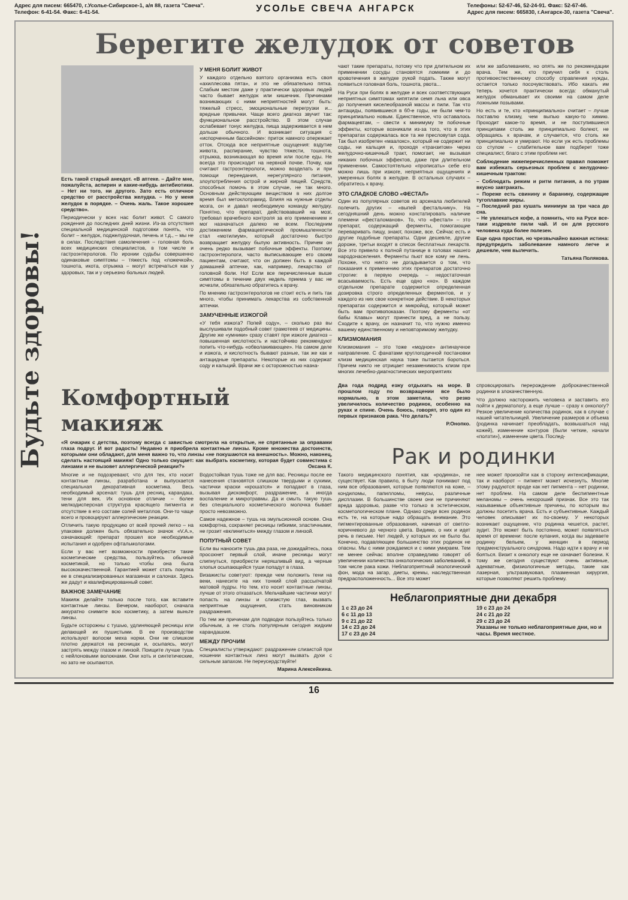Адрес для писем: 665470, г.Усолье-Сибирское-1, а/я 88, газета "Свеча".
Телефон: 6-41-54. Факс: 6-41-54.
УСОЛЬЕ СВЕЧА АНГАРСК
Телефоны: 52-67-46, 52-24-91. Факс: 52-67-46.
Адрес для писем: 665830, г.Ангарск-30, газета "Свеча".
Будьте здоровы!
Берегите желудок от советов
Есть такой старый анекдот. «В аптеке. – Дайте мне, пожалуйста, аспирин и какие-нибудь антибиотики. – Нет ни того, ни другого. Зато есть отличное средство от расстройства желудка. – Но у меня желудок в порядке. – Очень жаль. Такое хорошее средство».
Периодически у всех нас болит живот. С самого рождения до последних дней жизни. Из-за отсутствия специальной медицинской подготовки понять, что болит – желудок, поджелудочная, печень и т.д., – мы не в силах. Последствия самолечения – головная боль всех медицинских специалистов, в том числе и гастроэнтерологов. По иронии судьбы совершенно одинаковые симптомы – тяжесть под «ложечкой», тошнота, икота, отрыжка – могут встречаться как у здоровых, так и у серьезно больных людей.
У МЕНЯ БОЛИТ ЖИВОТ
У каждого отдельно взятого организма есть своя «ахиллесова пята», и это не обязательно пятка. Слабым местом даже у практически здоровых людей часто бывает желудок или кишечник. Причинами возникающих с ними неприятностей могут быть: тяжелый стресс, эмоциональные перегрузки и... вредные привычки. Чаще всего диагноз звучит так: функциональное расстройство. В этом случае ослабевает тонус желудка, пища задерживается в нем дольше обычного. И возникает ситуация с «испорченным бассейном»: приток намного опережает отток. Отсюда все неприятные ощущения: вздутие живота, распирание, чувство тяжести, тошнота, отрыжка, возникающая во время или после еды. Не всегда это происходит на нервной почве. Почву, как считают гастроэнтерологи, можно возделать и при помощи переедания, нерегулярного питания, злоупотребления острой и жирной пищей. Средств, способных помочь в этом случае, не так много. Основным действующим веществом в них долгое время был метоклопрамид. Влияя на нужные отделы мозга, он и давал необходимую команду желудку. Понятно, что препарат, действовавший на мозг, требовал врачебного контроля за его применением и мог назначаться далеко не всем. Последним достижением фармацевтической промышленности стал «мотилиум», который достаточно быстро возвращает желудку былую активность. Причем он очень редко вызывает побочные эффекты. Поэтому гастроэнтерологи, часто выписывающие его своим пациентам, считают, что он должен быть в каждой домашней аптечке, как, например, лекарство от головной боли. Но! Если все перечисленные выше симптомы в течение двух недель приема у вас не исчезли, обязательно обратитесь к врачу.
По мнению гастроэнтерологов не стоит есть и пить так много, чтобы принимать лекарства из собственной аптечки.
ЗАМУЧЕННЫЕ ИЗЖОГОЙ
«У тебя изжога? Попей соду», – сколько раз вы выслушивали подобный совет грамотеев от медицины. Другие же «умники» сразу ставят при изжоге диагноз – повышенная кислотность и настойчиво рекомендуют попить что-нибудь «обволакивающее». На самом деле и изжога, и кислотность бывают разные, так же как и антацидные препараты. Некоторые из них содержат соду и кальций. Врачи же с осторожностью назна-
чают такие препараты, потому что при длительном их применении сосуды становятся ломкими и до кровотечения в желудке рукой подать. Также могут появиться головная боль, тошнота, рвота...
На Руси при болях в желудке и всех соответствующих неприятных симптомах кипятили семя льна или овса до получения киселеобразной массы и пили. Так что антациды, появившиеся в 60-е годы, не были чем-то принципиально новым. Единственное, что оставалось фармацевтам, – свести к минимуму те побочные эффекты, которые возникали из-за того, что в этих препаратах содержалась все та же пресловутая сода. Так был изобретен «маалокс», который не содержит ни соды, ни кальция и, проходя «транзитом» через желудочно-кишечный тракт, помогает, не вызывая никаких побочных эффектов, даже при длительном применении. Самостоятельно «прописать» себе его можно лишь при изжоге, неприятных ощущениях и умеренных болях в желудке. В остальных случаях – обратитесь к врачу.
ЭТО СЛАДКОЕ СЛОВО «ФЕСТАЛ»
Один из популярных советов из арсенала любителей полечить других – «выпей фестальчику». На сегодняшний день можно констатировать наличие племени «фесталоманов». То, что «фестал» – это препарат, содержащий ферменты, помогающие переваривать пищу, знают, похоже, все. Сейчас есть и другие подобные препараты. Одни дешевле, другие дороже, третьи входят в список бесплатных лекарств. Все это привело к полной путанице в головах нашего народонаселения. Ферменты пьют все кому не лень. Похоже, что никто не догадывается о том, что показания к применению этих препаратов достаточно строгие: в первую очередь – недостаточная всасываемость. Есть еще одно «но». В каждом отдельном препарате содержится определенная дозировка строго определенных ферментов, и у каждого из них свое конкретное действие. В некоторых препаратах содержится и микройод, который может быть вам противопоказан. Поэтому ферменты «от бабы Клавы» могут принести вред, а не пользу. Сходите к врачу, он назначит то, что нужно именно вашему единственному и неповторимому желудку.
КЛИЗМОМАНИЯ
Клизмомания – это тоже «модное» антинаучное направление. С фанатами круглогодичной постановки клизм медицинская наука тоже пытается бороться. Причем никто не отрицает незаменимость клизм при многих лечебно-диагностических мероприятиях
или же заболеваниях, но опять же по рекомендации врача. Тем же, кто приучил себя к столь противоестественному способу справления нужды, остается только посочувствовать. Ибо какать им теперь хочется практически всегда: обманутый желудок обманывает их своими на самом деле ложными позывами.
Но есть и те, кто «принципиально» считает – лучше поставлю клизму, чем выпью какую-то химию. Проходит какое-то время, и не поступившиеся принципами столь же принципиально болеют, не обращаясь к врачам, и случается, что столь же принципиально и умирают. Но если уж есть проблемы со стулом – слабительное вам подберет тоже специалист, благо с этим проблем нет.
Соблюдение нижеперечисленных правил поможет вам избежать серьезных проблем с желудочно-кишечным трактом:
– Соблюдать режим и ритм питания, а по утрам вкусно завтракать.
– Пореже есть свинину и баранину, содержащие тугоплавкие жиры.
– Последний раз кушать минимум за три часа до сна.
– Не увлекаться кофе, а помнить, что на Руси все-таки издревле пили чай. И он для русского человека куда более полезен.
Еще одна простая, но чрезвычайно важная истина: предупредить заболевание намного легче и дешевле, чем вылечить.
Татьяна Полякова.
Комфортный макияж
«Я очкарик с детства, поэтому всегда с завистью смотрела на открытые, не спрятанные за оправами глаза подруг. И вот радость! Недавно я приобрела контактные линзы. Кроме множества достоинств, которыми они обладают, для меня важно то, что линзы «не покушаются на внешность». Можно, наконец, сделать настоящий макияж! Одно только смущает: как выбрать косметику, которая будет совместима с линзами и не вызовет аллергической реакции?» Оксана К.
Многие и не подозревают, что для тех, кто носит контактные линзы, разработана и выпускается специальная декоративная косметика. Весь необходимый арсенал: тушь для ресниц, карандаш, тени для век. Их основное отличие – более мелкодисперсная структура красящего пигмента и отсутствие в его составе солей металлов. Они-то чаще всего и провоцируют аллергические реакции.
Отличить такую продукцию от всей прочей легко – на упаковке должен быть обязательно значок «V.A.», означающий: препарат прошел все необходимые испытания и одобрен офтальмологами.
Если у вас нет возможности приобрести такие косметические средства, пользуйтесь обычной косметикой, но только чтобы она была высококачественной. Гарантией может стать покупка ее в специализированных магазинах и салонах. Здесь же дадут и квалифицированный совет.
ВАЖНОЕ ЗАМЕЧАНИЕ
Макияж делайте только после того, как вставите контактные линзы. Вечером, наоборот, сначала аккуратно снимите всю косметику, а затем выньте линзы.
Будьте осторожны с тушью, удлиняющей ресницы или делающей их пушистыми. В ее производстве используют волоски меха норки. Они не слишком плотно держатся на ресницах и, осыпаясь, могут застрять между глазом и линзой. Поищите лучше тушь с нейлоновыми волокнами. Они хоть и синтетические, но зато не осыпаются.
Водостойкая тушь тоже не для вас. Ресницы после ее нанесения становятся слишком твердыми и сухими, частички краски «крошатся» и попадают в глаза, вызывая дискомфорт, раздражение, а иногда воспаление и микротравмы. Да и смыть такую тушь без специального косметического молочка бывает просто невозможно.
Самое надежное – тушь на эмульсионной основе. Она комфортна, сохраняет ресницы гибкими, эластичными, не грозит «вклиниться» между глазом и линзой.
ПОПУТНЫЙ СОВЕТ
Если вы наносите тушь два раза, не дожидайтесь, пока просохнет первый слой, иначе ресницы могут слипнуться, приобрести неряшливый вид, а черные хлопья осыпающейся туши попадут в глаза.
Визажисты советуют: прежде чем положить тени на веки, нанесите на них тонкий слой рассыпчатой матовой пудры. Но тем, кто носит контактные линзы, лучше от этого отказаться. Мельчайшие частички могут попасть на линзы и слизистую глаз, вызвать неприятные ощущения, стать виновником раздражения.
По тем же причинам для подводки пользуйтесь только обычным, а не столь популярным сегодня жидким карандашом.
МЕЖДУ ПРОЧИМ
Специалисты утверждают: раздражение слизистой при ношении контактных линз могут вызвать духи с сильным запахом. Не переусердствуйте!
Марина Алексейкина.
Два года подряд езжу отдыхать на море. В прошлом году по возвращении все было нормально, в этом заметила, что резко увеличилось количество родинок, особенно на руках и спине. Очень боюсь, говорят, это один из первых признаков рака. Что делать?
Р.Онопко.
спровоцировать перерождение доброкачественной родинки в злокачественную.
Что должно насторожить человека и заставить его пойти к дерматологу, а еще лучше – сразу к онкологу? Резкое увеличение количества родинок, как в случае с нашей читательницей. Увеличение размеров и объема (родинка начинает преобладать, возвышаться над кожей), изменение контуров (были четкие, начали «ползти»), изменение цвета. Послед-
Рак и родинки
Такого медицинского понятия, как «родинка», не существует. Как правило, в быту люди понимают под ним все образования, которые появляются на коже, – кондиломы, папилломы, невусы, различные дисплазии. В большинстве своем они не причиняют вреда здоровью, разве что только в эстетическом, косметологическом плане. Однако среди всех родинок есть те, на которые надо обращать внимание. Это пигментированные образования, начиная от светло-коричневого до черного цвета. Видимо, о них и идет речь в письме. Нет людей, у которых их не было бы. Конечно, подавляющее большинство этих родинок не опасны. Мы с ними рождаемся и с ними умираем. Тем не менее сейчас вполне справедливо говорят об увеличении количества онкологических заболеваний, в том числе рака кожи. Неблагоприятный экологический фон, мода на загар, диеты, кремы, наследственная предрасположенность... Все это может
нее может произойти как в сторону интенсификации, так и наоборот – пигмент может исчезнуть. Многие этому радуются: вроде как нет пигмента – нет родинки, нет проблем. На самом деле беспигментные меланомы – очень нехороший признак. Все это так называемые объективные причины, по которым вы должны посетить врача. Есть и субъективные. Каждый человек описывает их по-своему. У некоторых возникает ощущение, что родинка чешется, растет, зудит. Это может быть постоянно, может появляться время от времени: после купания, когда вы задеваете родинку бельем, у женщин в период предменструального синдрома. Надо идти к врачу и не бояться. Визит к онкологу еще не означает болезни. К тому же сегодня существуют очень активные, адекватные, физиологичные методы, такие как лазерная, ультразвуковая, плазменная хирургия, которые позволяют решить проблему.
Неблагоприятные дни декабря
1 с 23 до 24
6 с 11 до 13
9 с 21 до 22
14 с 23 до 24
17 с 23 до 24
19 с 23 до 24
24 с 21 до 22
29 с 23 до 24
Указаны не только неблагоприятные дни, но и часы. Время местное.
16